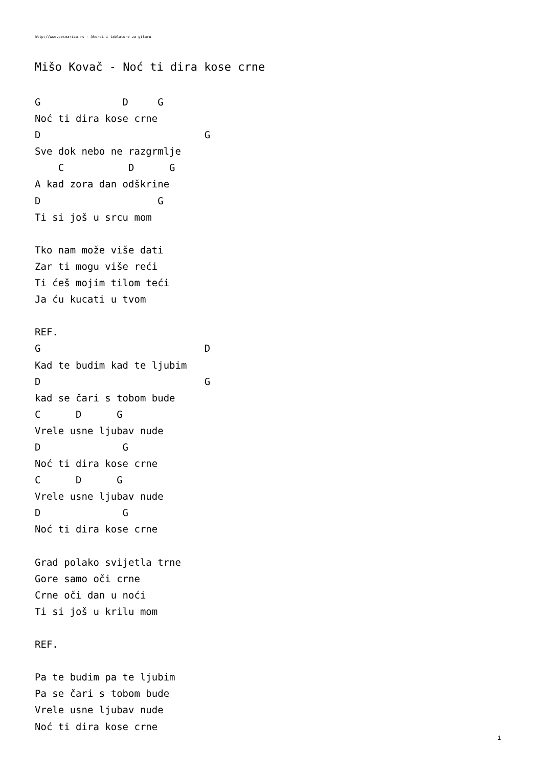http://www.pesmarica.rs - Akordi i tablature za gitaru
Mišo Kovač - Noć ti dira kose crne
G              D     G
Noć ti dira kose crne
D                            G
Sve dok nebo ne razgrmlje
    C           D      G
A kad zora dan odškrine
D                    G
Ti si još u srcu mom

Tko nam može više dati
Zar ti mogu više reći
Ti ćeš mojim tilom teći
Ja ću kucati u tvom

REF.
G                            D
Kad te budim kad te ljubim
D                            G
kad se čari s tobom bude
C      D      G
Vrele usne ljubav nude
D              G
Noć ti dira kose crne
C      D      G
Vrele usne ljubav nude
D              G
Noć ti dira kose crne

Grad polako svijetla trne
Gore samo oči crne
Crne oči dan u noći
Ti si još u krilu mom

REF.

Pa te budim pa te ljubim
Pa se čari s tobom bude
Vrele usne ljubav nude
Noć ti dira kose crne
1